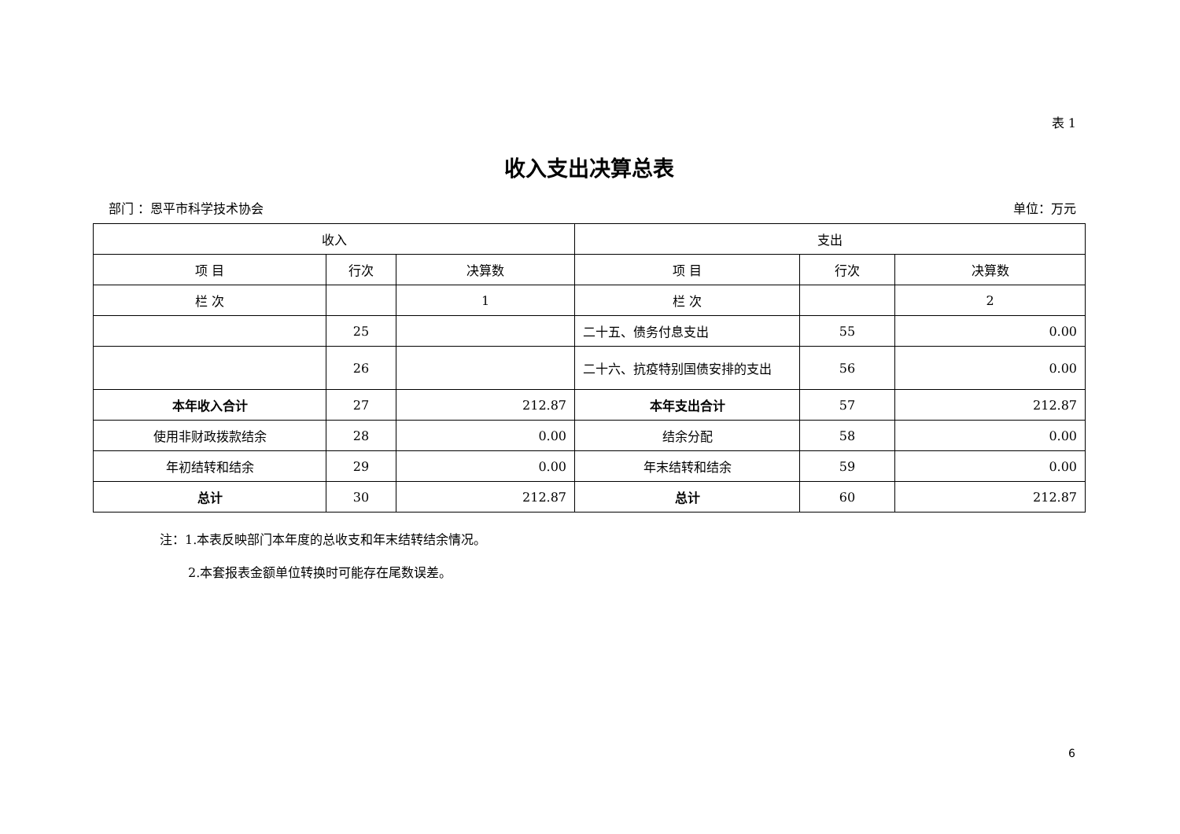表 1
收入支出决算总表
部门 ：恩平市科学技术协会 单位：万元
| 收入 | | | 支出 | | |
| --- | --- | --- | --- | --- | --- |
| 项 目 | 行次 | 决算数 | 项 目 | 行次 | 决算数 |
| 栏 次 | | 1 | 栏 次 | | 2 |
| | 25 | | 二十五、债务付息支出 | 55 | 0.00 |
| | 26 | | 二十六、抗疫特别国债安排的支出 | 56 | 0.00 |
| 本年收入合计 | 27 | 212.87 | 本年支出合计 | 57 | 212.87 |
| 使用非财政拨款结余 | 28 | 0.00 | 结余分配 | 58 | 0.00 |
| 年初结转和结余 | 29 | 0.00 | 年末结转和结余 | 59 | 0.00 |
| 总计 | 30 | 212.87 | 总计 | 60 | 212.87 |
注：1.本表反映部门本年度的总收支和年末结转结余情况。
2.本套报表金额单位转换时可能存在尾数误差。
6